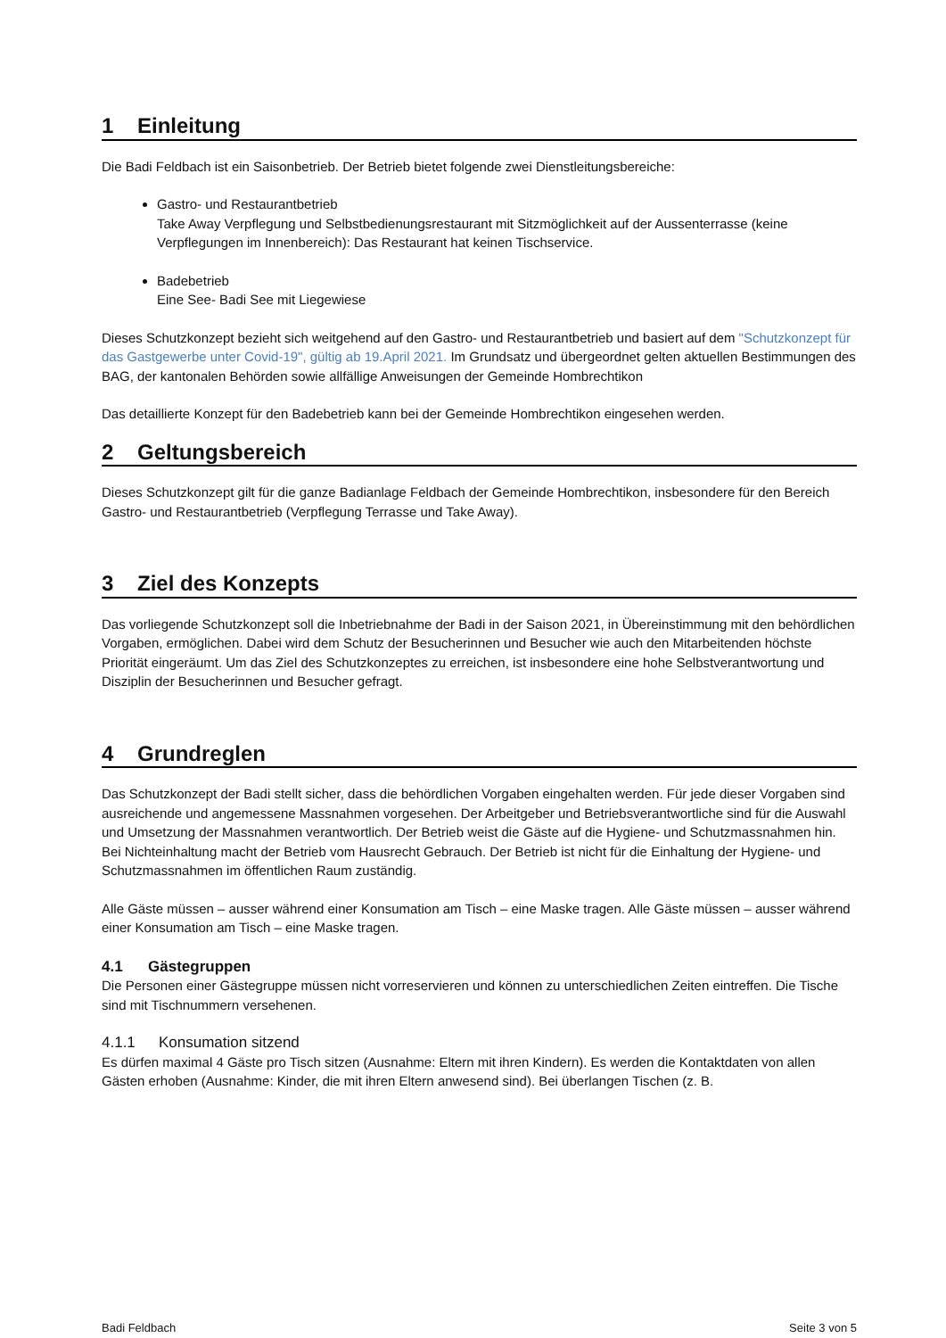1 Einleitung
Die Badi Feldbach ist ein Saisonbetrieb. Der Betrieb bietet folgende zwei Dienstleitungsbereiche:
Gastro- und Restaurantbetrieb
Take Away Verpflegung und Selbstbedienungsrestaurant mit Sitzmöglichkeit auf der Aussenterrasse (keine Verpflegungen im Innenbereich): Das Restaurant hat keinen Tischservice.
Badebetrieb
Eine See- Badi See mit Liegewiese
Dieses Schutzkonzept bezieht sich weitgehend auf den Gastro- und Restaurantbetrieb und basiert auf dem "Schutzkonzept für das Gastgewerbe unter Covid-19", gültig ab 19.April 2021. Im Grundsatz und übergeordnet gelten aktuellen Bestimmungen des BAG, der kantonalen Behörden sowie allfällige Anweisungen der Gemeinde Hombrechtikon
Das detaillierte Konzept für den Badebetrieb kann bei der Gemeinde Hombrechtikon eingesehen werden.
2 Geltungsbereich
Dieses Schutzkonzept gilt für die ganze Badianlage Feldbach der Gemeinde Hombrechtikon, insbesondere für den Bereich Gastro- und Restaurantbetrieb (Verpflegung Terrasse und Take Away).
3 Ziel des Konzepts
Das vorliegende Schutzkonzept soll die Inbetriebnahme der Badi in der Saison 2021, in Übereinstimmung mit den behördlichen Vorgaben, ermöglichen. Dabei wird dem Schutz der Besucherinnen und Besucher wie auch den Mitarbeitenden höchste Priorität eingeräumt. Um das Ziel des Schutzkonzeptes zu erreichen, ist insbesondere eine hohe Selbstverantwortung und Disziplin der Besucherinnen und Besucher gefragt.
4 Grundreglen
Das Schutzkonzept der Badi stellt sicher, dass die behördlichen Vorgaben eingehalten werden. Für jede dieser Vorgaben sind ausreichende und angemessene Massnahmen vorgesehen. Der Arbeitgeber und Betriebsverantwortliche sind für die Auswahl und Umsetzung der Massnahmen verantwortlich. Der Betrieb weist die Gäste auf die Hygiene- und Schutzmassnahmen hin. Bei Nichteinhaltung macht der Betrieb vom Hausrecht Gebrauch. Der Betrieb ist nicht für die Einhaltung der Hygiene- und Schutzmassnahmen im öffentlichen Raum zuständig.
Alle Gäste müssen – ausser während einer Konsumation am Tisch – eine Maske tragen. Alle Gäste müssen – ausser während einer Konsumation am Tisch – eine Maske tragen.
4.1 Gästegruppen
Die Personen einer Gästegruppe müssen nicht vorreservieren und können zu unterschiedlichen Zeiten eintreffen. Die Tische sind mit Tischnummern versehenen.
4.1.1 Konsumation sitzend
Es dürfen maximal 4 Gäste pro Tisch sitzen (Ausnahme: Eltern mit ihren Kindern). Es werden die Kontaktdaten von allen Gästen erhoben (Ausnahme: Kinder, die mit ihren Eltern anwesend sind). Bei überlangen Tischen (z. B.
Badi Feldbach Seite 3 von 5